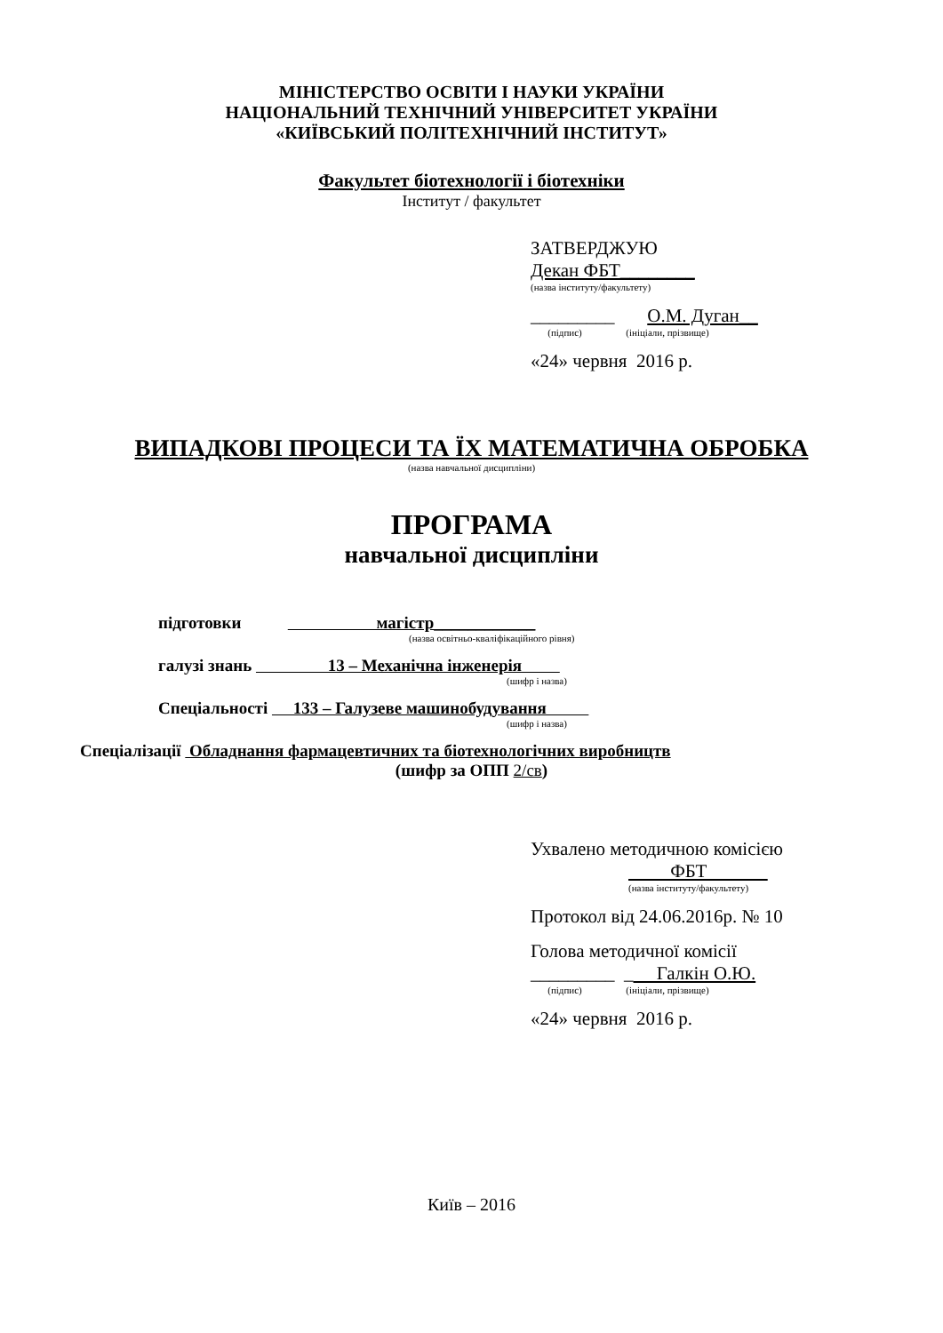МІНІСТЕРСТВО ОСВІТИ І НАУКИ УКРАЇНИ
НАЦІОНАЛЬНИЙ ТЕХНІЧНИЙ УНІВЕРСИТЕТ УКРАЇНИ
«КИЇВСЬКИЙ ПОЛІТЕХНІЧНИЙ ІНСТИТУТ»
Факультет біотехнології і біотехніки
Інститут / факультет
ЗАТВЕРДЖУЮ
Декан ФБТ________
(назва інституту/факультету)
_________ О.М. Дуган__
(підпис) (ініціали, прізвище)
«24» червня 2016 р.
ВИПАДКОВІ ПРОЦЕСИ ТА ЇХ МАТЕМАТИЧНА ОБРОБКА
(назва навчальної дисципліни)
ПРОГРАМА
навчальної дисципліни
підготовки магістр____________
(назва освітньо-кваліфікаційного рівня)
галузі знань 13 – Механічна інженерія
(шифр і назва)
Спеціальності 133 – Галузеве машинобудування
(шифр і назва)
Спеціалізації Обладнання фармацевтичних та біотехнологічних виробництв
(шифр за ОПП 2/св)
Ухвалено методичною комісією
ФБТ
(назва інституту/факультету)
Протокол від 24.06.2016р. № 10
Голова методичної комісії
_________ _ Галкін О.Ю.
(підпис) (ініціали, прізвище)
«24» червня 2016 р.
Київ – 2016